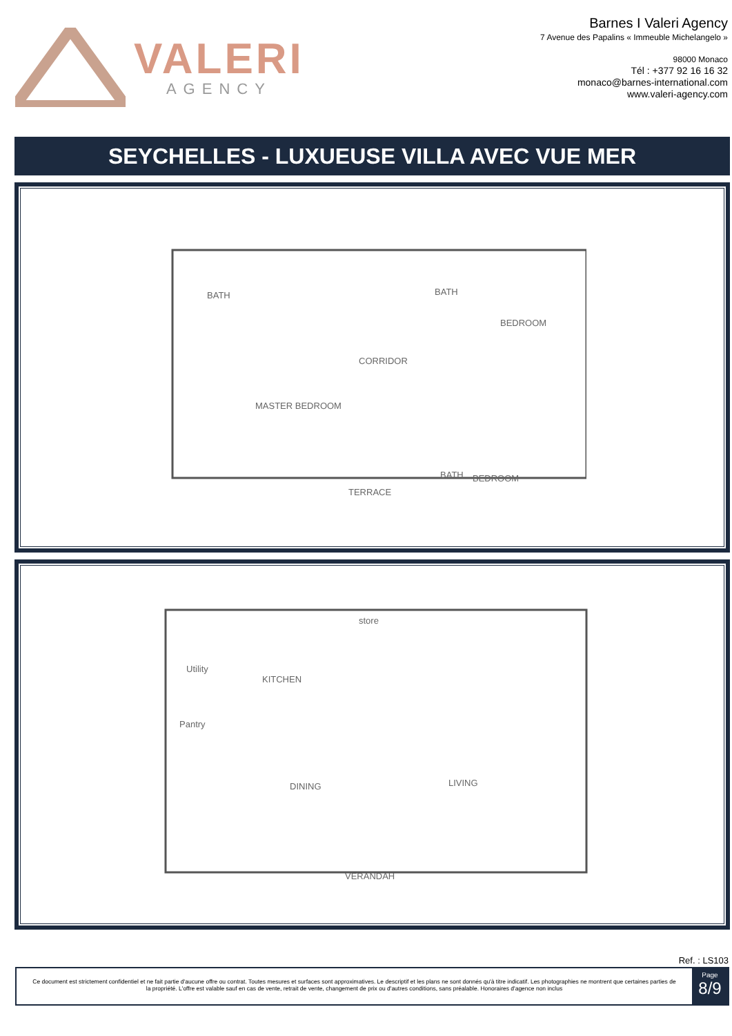VALERI
AGENCY
Barnes I Valeri Agency
7 Avenue des Papalins « Immeuble Michelangelo »
98000 Monaco
Tél : +377 92 16 16 32
monaco@barnes-international.com
www.valeri-agency.com
SEYCHELLES - LUXUEUSE VILLA AVEC VUE MER
BATH
BATH
BEDROOM
CORRIDOR
MASTER BEDROOM
BATH
BEDROOM
TERRACE
store
Utility
KITCHEN
Pantry
DINING
LIVING
VERANDAH
Ref. : LS103
Ce document est strictement confidentiel et ne fait partie d'aucune offre ou contrat. Toutes mesures et surfaces sont approximatives. Le descriptif et les plans ne sont donnés qu'à titre indicatif. Les photographies ne montrent que certaines parties de la propriété. L'offre est valable sauf en cas de vente, retrait de vente, changement de prix ou d'autres conditions, sans préalable. Honoraires d'agence non inclus
Page
8/9